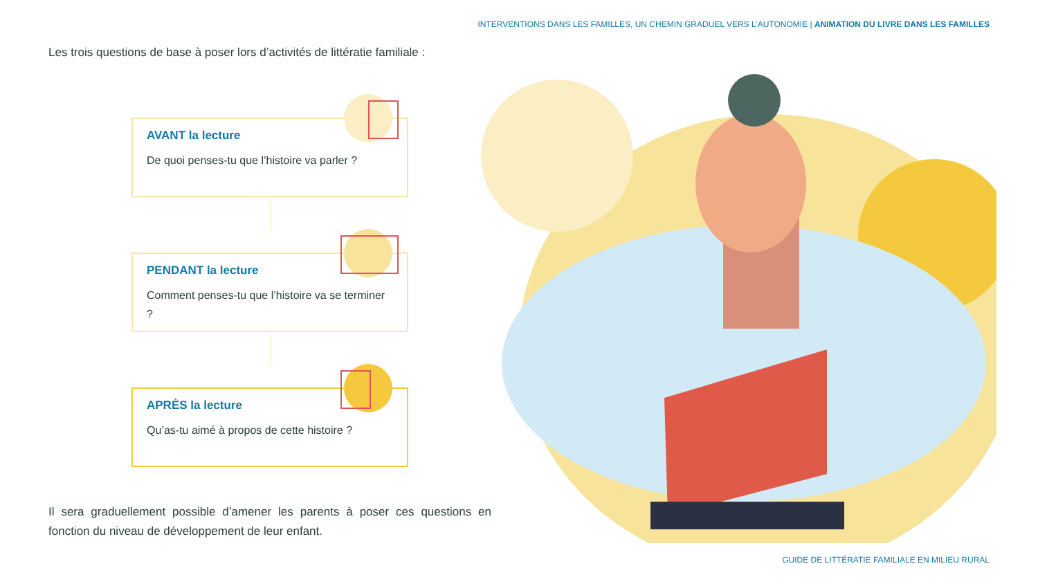INTERVENTIONS DANS LES FAMILLES, UN CHEMIN GRADUEL VERS L’AUTONOMIE | ANIMATION DU LIVRE DANS LES FAMILLES
Les trois questions de base à poser lors d’activités de littératie familiale :
AVANT la lecture
De quoi penses-tu que l’histoire va parler ?
PENDANT la lecture
Comment penses-tu que l’histoire va se terminer ?
APRÈS la lecture
Qu’as-tu aimé à propos de cette histoire ?
Il sera graduellement possible d’amener les parents à poser ces questions en fonction du niveau de développement de leur enfant.
GUIDE DE LITTÉRATIE FAMILIALE EN MILIEU RURAL